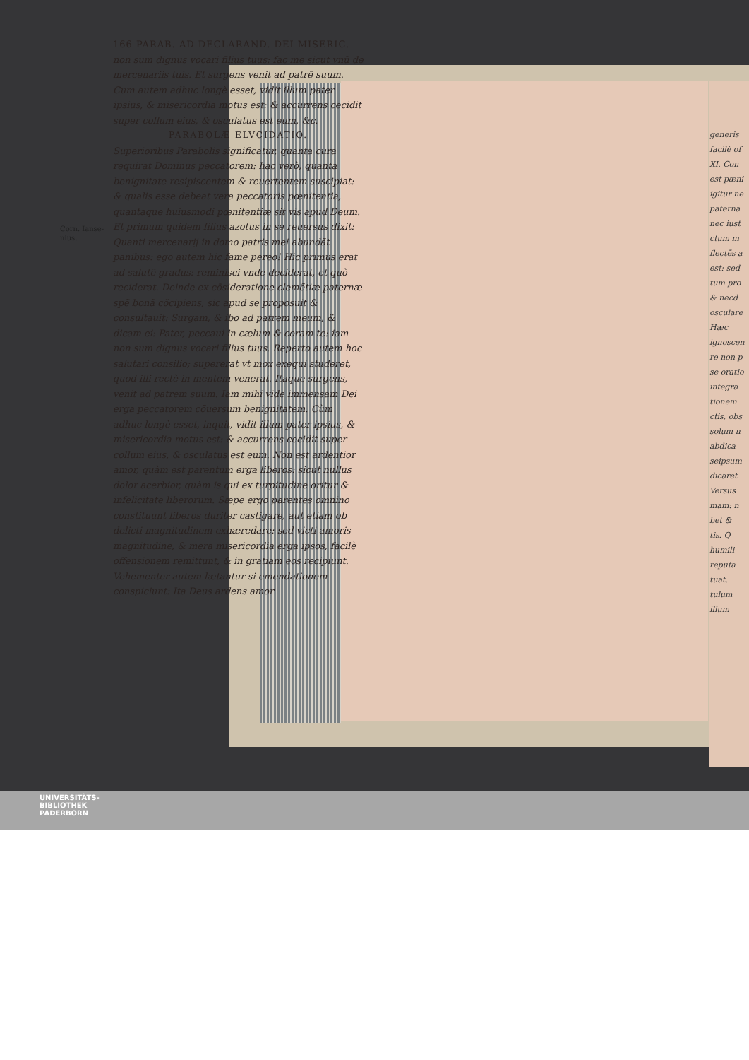Corn. Ianse-
nius.
166 PARAB. AD DECLARAND. DEI MISERIC.
non sum dignus vocari filius tuus: fac me sicut vnũ de mercenariis tuis. Et surgens venit ad patrẽ suum. Cum autem adhuc longè esset, vidit illum pater ipsius, & misericordia motus est: & accurrens cecidit super collum eius, & osculatus est eum, &c.
PARABOLÆ ELVCIDATIO.
Superioribus Parabolis significatur, quanta cura requirat Dominus peccatorem: hac verò, quanta benignitate resipiscentem & reuertentem suscipiat: & qualis esse debeat vera peccatoris pœnitentia, quantaque huiusmodi pœnitentiæ sit vis apud Deum. Et primum quidem filius azotus in se reuersus dixit: Quanti mercenarij in domo patris mei abundãt panibus: ego autem hic fame pereo! Hic primus erat ad salutẽ gradus: reminisci vnde deciderat, et quò reciderat. Deinde ex cõsideratione clemẽtiæ paternæ spẽ bonã cõcipiens, sic apud se proposuit & consultauit: Surgam, & ibo ad patrem meum, & dicam ei: Pater, peccaui in cælum & coram te: iam non sum dignus vocari filius tuus. Reperto autem hoc salutari consilio; supererat vt mox exequi studeret, quod illi rectè in mentem venerat. Itaque surgens, venit ad patrem suum. Iam mihi vide immensam Dei erga peccatorem cõuersum benignitatem. Cùm adhuc longè esset, inquit, vidit illum pater ipsius, & misericordia motus est: & accurrens cecidit super collum eius, & osculatus est eum. Non est ardentior amor, quàm est parentum erga liberos: sicut nullus dolor acerbior, quàm is qui ex turpitudine oritur & infelicitate liberorum. Sæpe ergo parentes omnino constituunt liberos duriter castigare, aut etiam ob delicti magnitudinem exhæredare: sed victi amoris magnitudine, & mera misericordia erga ipsos, facilè offensionem remittunt, & in gratiam eos recipiunt. Vehementer autem lætantur si emendationem conspiciunt: Ita Deus ardens amor
generis
facilè of
XI. Con
est pæni
igitur ne
paterna
nec iust
ctum m
flectẽs a
est: sed
tum pro
& necd
osculare
Hæc
ignoscen
re non p
se oratio
integra
tionem
ctis, obs
solum n
abdica
seipsum
dicaret
Versus
mam: n
bet &
tis. Q
humili
reputa
tuat.
tulum
illum
UNIVERSITÄTS-
BIBLIOTHEK
PADERBORN